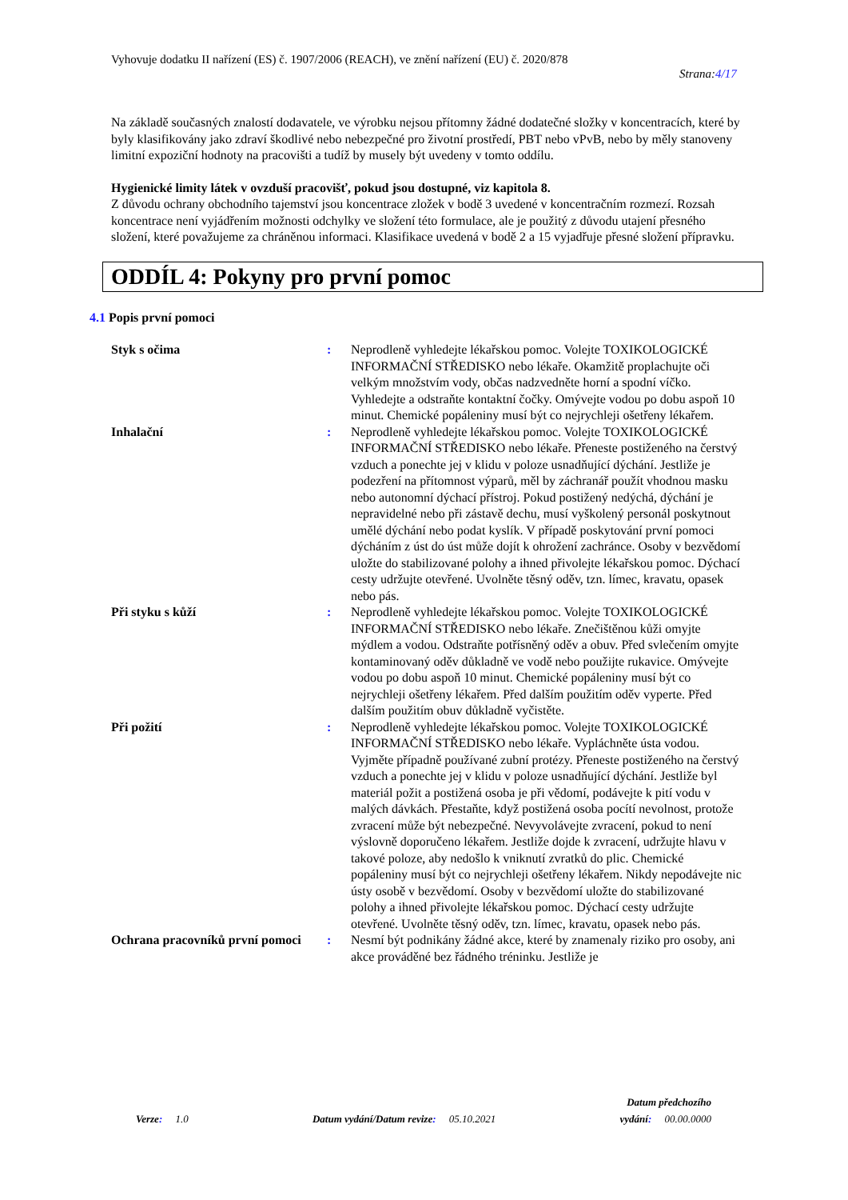Vyhovuje dodatku II nařízení (ES) č. 1907/2006 (REACH), ve znění nařízení (EU) č. 2020/878
Strana:4/17
Na základě současných znalostí dodavatele, ve výrobku nejsou přítomny žádné dodatečné složky v koncentracích, které by byly klasifikovány jako zdraví škodlivé nebo nebezpečné pro životní prostředí, PBT nebo vPvB, nebo by měly stanoveny limitní expoziční hodnoty na pracovišti a tudíž by musely být uvedeny v tomto oddílu.
Hygienické limity látek v ovzduší pracovišť, pokud jsou dostupné, viz kapitola 8.
Z důvodu ochrany obchodního tajemství jsou koncentrace zložek v bodě 3 uvedené v koncentračním rozmezí. Rozsah koncentrace není vyjádřením možnosti odchylky ve složení této formulace, ale je použitý z důvodu utajení přesného složení, které považujeme za chráněnou informaci. Klasifikace uvedená v bodě 2 a 15 vyjadřuje přesné složení přípravku.
ODDÍL 4: Pokyny pro první pomoc
4.1 Popis první pomoci
Styk s očima : Neprodleně vyhledejte lékařskou pomoc. Volejte TOXIKOLOGICKÉ INFORMAČNÍ STŘEDISKO nebo lékaře. Okamžitě proplachujte oči velkým množstvím vody, občas nadzvedněte horní a spodní víčko. Vyhledejte a odstraňte kontaktní čočky. Omývejte vodou po dobu aspoň 10 minut. Chemické popáleniny musí být co nejrychleji ošetřeny lékařem.
Inhalační : Neprodleně vyhledejte lékařskou pomoc. Volejte TOXIKOLOGICKÉ INFORMAČNÍ STŘEDISKO nebo lékaře. Přeneste postiženého na čerstvý vzduch a ponechte jej v klidu v poloze usnadňující dýchání. Jestliže je podezření na přítomnost výparů, měl by záchranář použít vhodnou masku nebo autonomní dýchací přístroj. Pokud postižený nedýchá, dýchání je nepravidelné nebo při zástavě dechu, musí vyškolený personál poskytnout umělé dýchání nebo podat kyslík. V případě poskytování první pomoci dýcháním z úst do úst může dojít k ohrožení zachránce. Osoby v bezvědomí uložte do stabilizované polohy a ihned přivolejte lékařskou pomoc. Dýchací cesty udržujte otevřené. Uvolněte těsný oděv, tzn. límec, kravatu, opasek nebo pás.
Při styku s kůží : Neprodleně vyhledejte lékařskou pomoc. Volejte TOXIKOLOGICKÉ INFORMAČNÍ STŘEDISKO nebo lékaře. Znečištěnou kůži omyjte mýdlem a vodou. Odstraňte potřísněný oděv a obuv. Před svlečením omyjte kontaminovaný oděv důkladně ve vodě nebo použijte rukavice. Omývejte vodou po dobu aspoň 10 minut. Chemické popáleniny musí být co nejrychleji ošetřeny lékařem. Před dalším použitím oděv vyperte. Před dalším použitím obuv důkladně vyčistěte.
Při požití : Neprodleně vyhledejte lékařskou pomoc. Volejte TOXIKOLOGICKÉ INFORMAČNÍ STŘEDISKO nebo lékaře. Vypláchněte ústa vodou. Vyjměte případně používané zubní protézy. Přeneste postiženého na čerstvý vzduch a ponechte jej v klidu v poloze usnadňující dýchání. Jestliže byl materiál požit a postižená osoba je při vědomí, podávejte k pití vodu v malých dávkách. Přestaňte, když postižená osoba pocítí nevolnost, protože zvracení může být nebezpečné. Nevyvolávejte zvracení, pokud to není výslovně doporučeno lékařem. Jestliže dojde k zvracení, udržujte hlavu v takové poloze, aby nedošlo k vniknutí zvratků do plic. Chemické popáleniny musí být co nejrychleji ošetřeny lékařem. Nikdy nepodávejte nic ústy osobě v bezvědomí. Osoby v bezvědomí uložte do stabilizované polohy a ihned přivolejte lékařskou pomoc. Dýchací cesty udržujte otevřené. Uvolněte těsný oděv, tzn. límec, kravatu, opasek nebo pás.
Ochrana pracovníků první pomoci
: Nesmí být podnikány žádné akce, které by znamenaly riziko pro osoby, ani akce prováděné bez řádného tréninku. Jestliže je
Verze: 1.0
Datum vydání/Datum revize: 05.10.2021
Datum předchozího
vydání: 00.00.0000